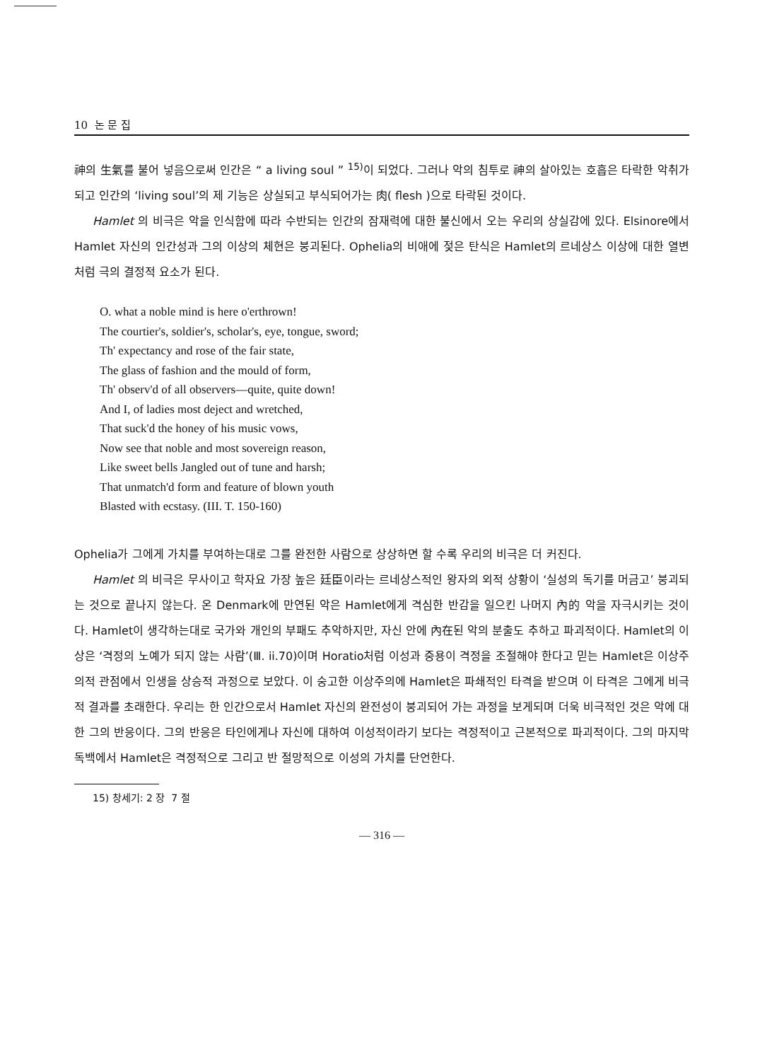10 논 문 집
神의 生氣를 불어 넣음으로써 인간은 “ a living soul ” <sup>15)</sup>이 되었다. 그러나 악의 침투로 神의 살아있는 호흡은 타락한 악취가 되고 인간의 ‘living soul’의 제 기능은 상실되고 부식되어가는 肉( flesh )으로 타락된 것이다.
Hamlet 의 비극은 악을 인식함에 따라 수반되는 인간의 잠재력에 대한 불신에서 오는 우리의 상실감에 있다. Elsinore에서 Hamlet 자신의 인간성과 그의 이상의 체현은 붕괴된다. Ophelia의 비애에 젖은 탄식은 Hamlet의 르네상스 이상에 대한 열변처럼 극의 결정적 요소가 된다.
O. what a noble mind is here o'erthrown!
The courtier's, soldier's, scholar's, eye, tongue, sword;
Th' expectancy and rose of the fair state,
The glass of fashion and the mould of form,
Th' observ'd of all observers—quite, quite down!
And I, of ladies most deject and wretched,
That suck'd the honey of his music vows,
Now see that noble and most sovereign reason,
Like sweet bells Jangled out of tune and harsh;
That unmatch'd form and feature of blown youth
Blasted with ecstasy. (III. T. 150-160)
Ophelia가 그에게 가치를 부여하는대로 그를 완전한 사람으로 상상하면 할 수록 우리의 비극은 더 커진다.
Hamlet 의 비극은 무사이고 학자요 가장 높은 廷臣이라는 르네상스적인 왕자의 외적 상황이 ‘실성의 독기를 머금고’ 붕괴되는 것으로 끝나지 않는다. 온 Denmark에 만연된 악은 Hamlet에게 격심한 반감을 일으킨 나머지 內的 악을 자극시키는 것이다. Hamlet이 생각하는대로 국가와 개인의 부패도 추악하지만, 자신 안에 內在된 악의 분출도 추하고 파괴적이다. Hamlet의 이상은 ‘격정의 노예가 되지 않는 사람’(Ⅲ. ii.70)이며 Horatio처럼 이성과 중용이 격정을 조절해야 한다고 믿는 Hamlet은 이상주의적 관점에서 인생을 상승적 과정으로 보았다. 이 숭고한 이상주의에 Hamlet은 파쇄적인 타격을 받으며 이 타격은 그에게 비극적 결과를 초래한다. 우리는 한 인간으로서 Hamlet 자신의 완전성이 붕괴되어 가는 과정을 보게되며 더욱 비극적인 것은 악에 대한 그의 반응이다. 그의 반응은 타인에게나 자신에 대하여 이성적이라기 보다는 격정적이고 근본적으로 파괴적이다. 그의 마지막 독백에서 Hamlet은 격정적으로 그리고 반 절망적으로 이성의 가치를 단언한다.
15) 창세기: 2 장 7 절
— 316 —